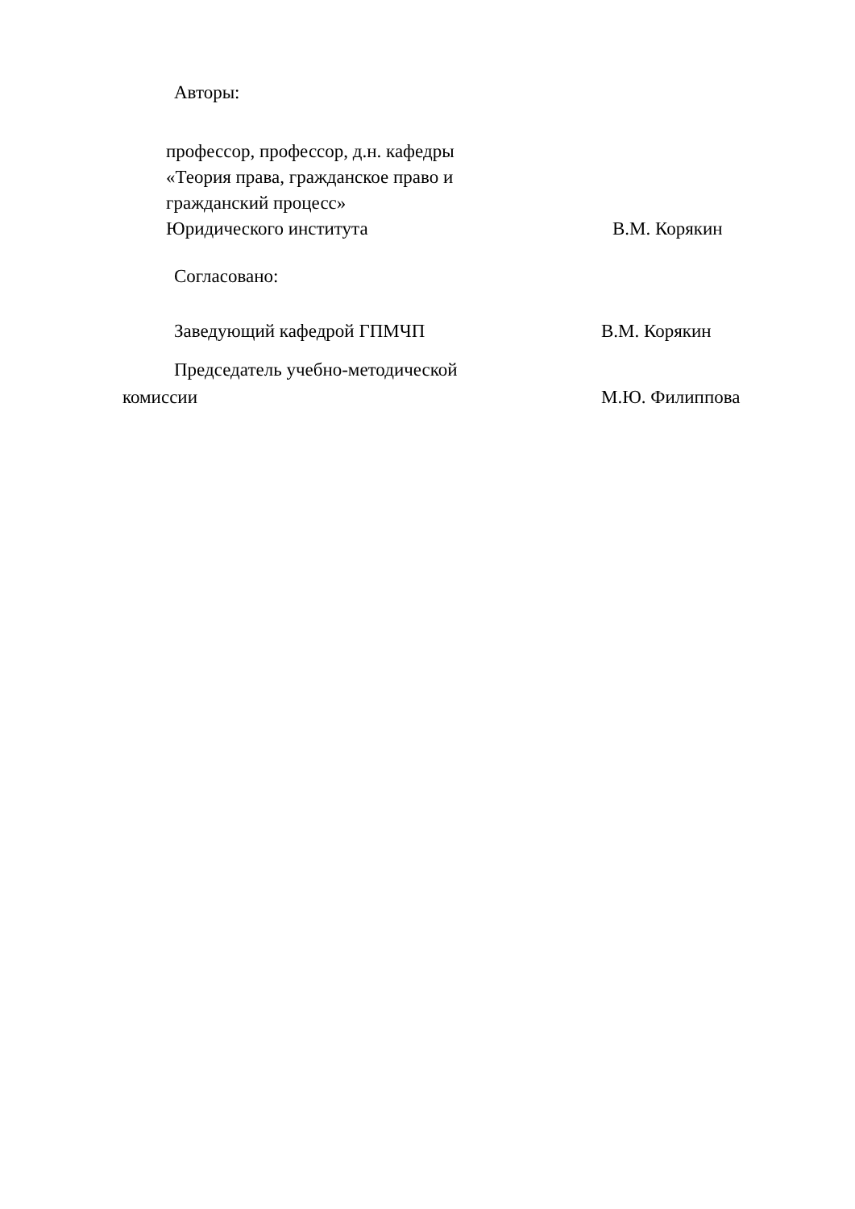Авторы:
профессор, профессор, д.н. кафедры
«Теория права, гражданское право и
гражданский процесс»
Юридического института В.М. Корякин
Согласовано:
Заведующий кафедрой ГПМЧП В.М. Корякин
Председатель учебно-методической
комиссии М.Ю. Филиппова